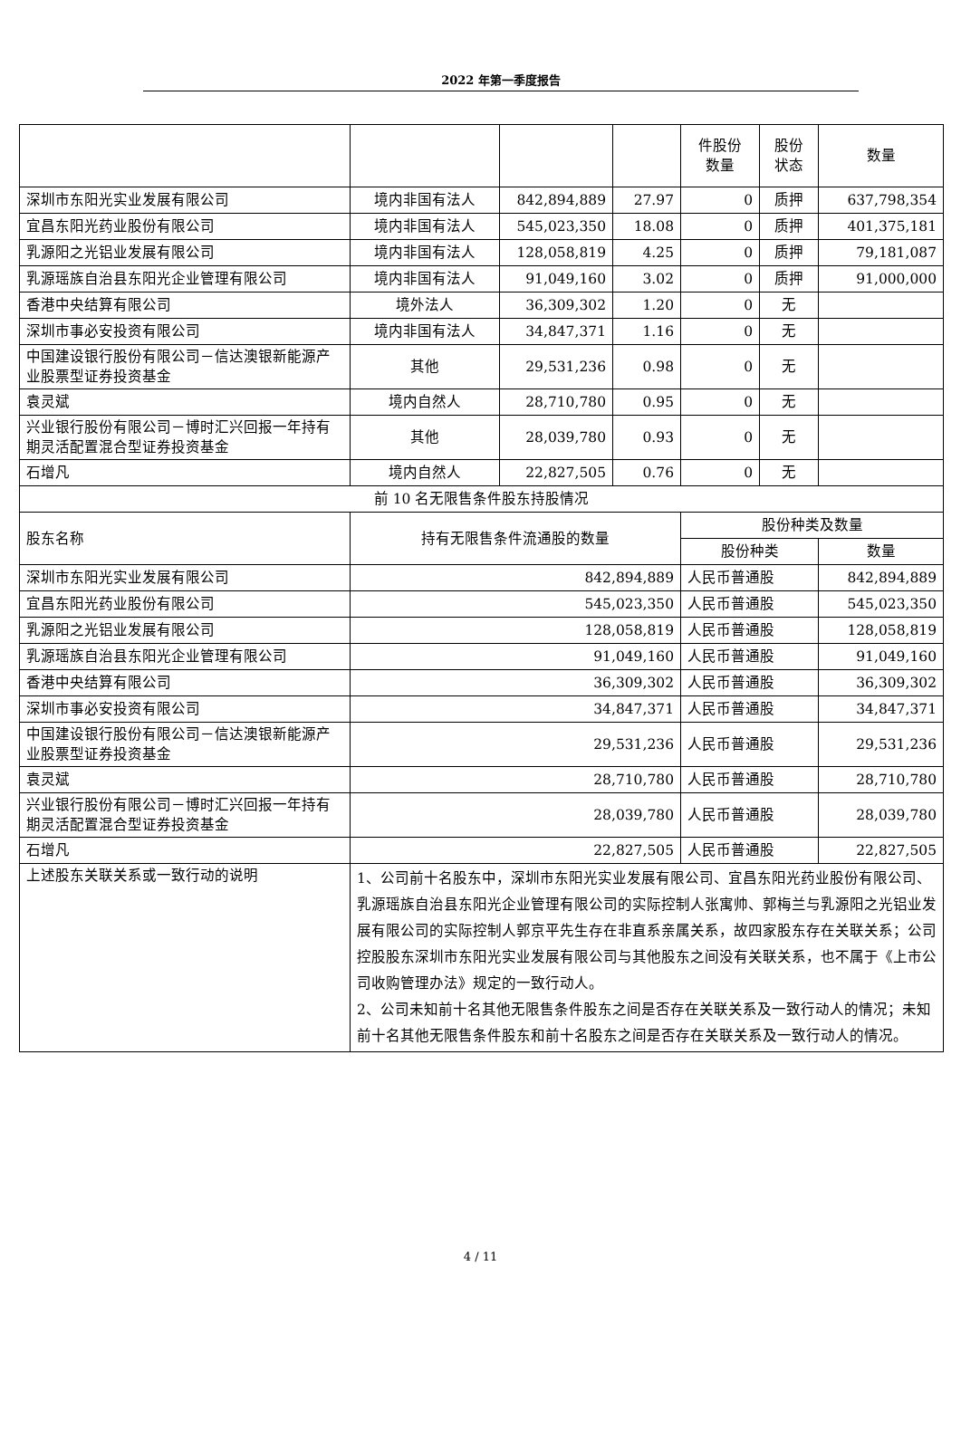2022 年第一季度报告
| | | | | 件股份 数量 | 股份 状态 | 数量 |
| 深圳市东阳光实业发展有限公司 | 境内非国有法人 | 842,894,889 | 27.97 | 0 | 质押 | 637,798,354 |
| 宜昌东阳光药业股份有限公司 | 境内非国有法人 | 545,023,350 | 18.08 | 0 | 质押 | 401,375,181 |
| 乳源阳之光铝业发展有限公司 | 境内非国有法人 | 128,058,819 | 4.25 | 0 | 质押 | 79,181,087 |
| 乳源瑶族自治县东阳光企业管理有限公司 | 境内非国有法人 | 91,049,160 | 3.02 | 0 | 质押 | 91,000,000 |
| 香港中央结算有限公司 | 境外法人 | 36,309,302 | 1.20 | 0 | 无 | |
| 深圳市事必安投资有限公司 | 境内非国有法人 | 34,847,371 | 1.16 | 0 | 无 | |
| 中国建设银行股份有限公司－信达澳银新能源产业股票型证券投资基金 | 其他 | 29,531,236 | 0.98 | 0 | 无 | |
| 袁灵斌 | 境内自然人 | 28,710,780 | 0.95 | 0 | 无 | |
| 兴业银行股份有限公司－博时汇兴回报一年持有期灵活配置混合型证券投资基金 | 其他 | 28,039,780 | 0.93 | 0 | 无 | |
| 石增凡 | 境内自然人 | 22,827,505 | 0.76 | 0 | 无 | |
| 前 10 名无限售条件股东持股情况 | | | | | | |
| 股东名称 | 持有无限售条件流通股的数量 | | | 股份种类及数量 | | |
| | | | | 股份种类 | | 数量 |
| 深圳市东阳光实业发展有限公司 | 842,894,889 | | | 人民币普通股 | | 842,894,889 |
| 宜昌东阳光药业股份有限公司 | 545,023,350 | | | 人民币普通股 | | 545,023,350 |
| 乳源阳之光铝业发展有限公司 | 128,058,819 | | | 人民币普通股 | | 128,058,819 |
| 乳源瑶族自治县东阳光企业管理有限公司 | 91,049,160 | | | 人民币普通股 | | 91,049,160 |
| 香港中央结算有限公司 | 36,309,302 | | | 人民币普通股 | | 36,309,302 |
| 深圳市事必安投资有限公司 | 34,847,371 | | | 人民币普通股 | | 34,847,371 |
| 中国建设银行股份有限公司－信达澳银新能源产业股票型证券投资基金 | 29,531,236 | | | 人民币普通股 | | 29,531,236 |
| 袁灵斌 | 28,710,780 | | | 人民币普通股 | | 28,710,780 |
| 兴业银行股份有限公司－博时汇兴回报一年持有期灵活配置混合型证券投资基金 | 28,039,780 | | | 人民币普通股 | | 28,039,780 |
| 石增凡 | 22,827,505 | | | 人民币普通股 | | 22,827,505 |
| 上述股东关联关系或一致行动的说明 | 1、公司前十名股东中，深圳市东阳光实业发展有限公司、宜昌东阳光药业股份有限公司、乳源瑶族自治县东阳光企业管理有限公司的实际控制人张寓帅、郭梅兰与乳源阳之光铝业发展有限公司的实际控制人郭京平先生存在非直系亲属关系，故四家股东存在关联关系；公司控股股东深圳市东阳光实业发展有限公司与其他股东之间没有关联关系，也不属于《上市公司收购管理办法》规定的一致行动人。 2、公司未知前十名其他无限售条件股东之间是否存在关联关系及一致行动人的情况；未知前十名其他无限售条件股东和前十名股东之间是否存在关联关系及一致行动人的情况。 | | | | | |
4 / 11